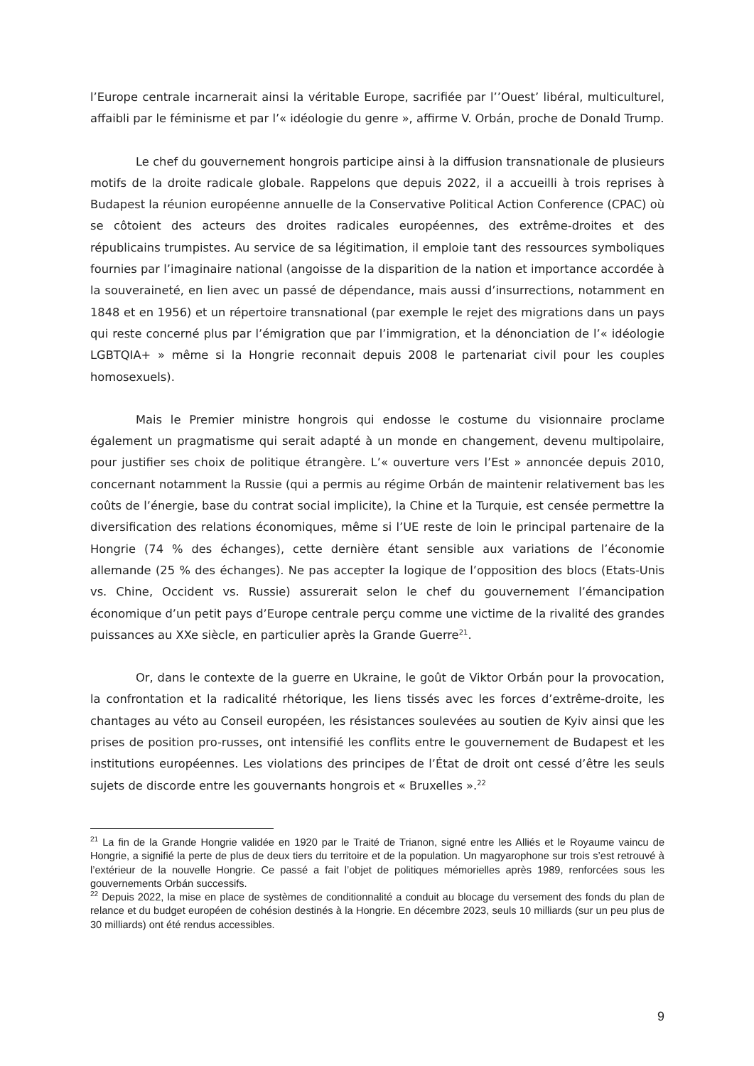l’Europe centrale incarnerait ainsi la véritable Europe, sacrifiée par l’’Ouest’ libéral, multiculturel, affaibli par le féminisme et par l’« idéologie du genre », affirme V. Orbán, proche de Donald Trump.
Le chef du gouvernement hongrois participe ainsi à la diffusion transnationale de plusieurs motifs de la droite radicale globale. Rappelons que depuis 2022, il a accueilli à trois reprises à Budapest la réunion européenne annuelle de la Conservative Political Action Conference (CPAC) où se côtoient des acteurs des droites radicales européennes, des extrême-droites et des républicains trumpistes. Au service de sa légitimation, il emploie tant des ressources symboliques fournies par l’imaginaire national (angoisse de la disparition de la nation et importance accordée à la souveraineté, en lien avec un passé de dépendance, mais aussi d’insurrections, notamment en 1848 et en 1956) et un répertoire transnational (par exemple le rejet des migrations dans un pays qui reste concerné plus par l’émigration que par l’immigration, et la dénonciation de l’« idéologie LGBTQIA+ » même si la Hongrie reconnait depuis 2008 le partenariat civil pour les couples homosexuels).
Mais le Premier ministre hongrois qui endosse le costume du visionnaire proclame également un pragmatisme qui serait adapté à un monde en changement, devenu multipolaire, pour justifier ses choix de politique étrangère. L’« ouverture vers l’Est » annoncée depuis 2010, concernant notamment la Russie (qui a permis au régime Orbán de maintenir relativement bas les coûts de l’énergie, base du contrat social implicite), la Chine et la Turquie, est censée permettre la diversification des relations économiques, même si l’UE reste de loin le principal partenaire de la Hongrie (74 % des échanges), cette dernière étant sensible aux variations de l’économie allemande (25 % des échanges). Ne pas accepter la logique de l’opposition des blocs (Etats-Unis vs. Chine, Occident vs. Russie) assurerait selon le chef du gouvernement l’émancipation économique d’un petit pays d’Europe centrale perçu comme une victime de la rivalité des grandes puissances au XXe siècle, en particulier après la Grande Guerre<sup>21</sup>.
Or, dans le contexte de la guerre en Ukraine, le goût de Viktor Orbán pour la provocation, la confrontation et la radicalité rhétorique, les liens tissés avec les forces d’extrême-droite, les chantages au véto au Conseil européen, les résistances soulevées au soutien de Kyiv ainsi que les prises de position pro-russes, ont intensifié les conflits entre le gouvernement de Budapest et les institutions européennes. Les violations des principes de l’État de droit ont cessé d’être les seuls sujets de discorde entre les gouvernants hongrois et « Bruxelles ».<sup>22</sup>
<sup>21</sup> La fin de la Grande Hongrie validée en 1920 par le Traité de Trianon, signé entre les Alliés et le Royaume vaincu de Hongrie, a signifié la perte de plus de deux tiers du territoire et de la population. Un magyarophone sur trois s’est retrouvé à l’extérieur de la nouvelle Hongrie. Ce passé a fait l’objet de politiques mémorielles après 1989, renforcées sous les gouvernements Orbán successifs.
<sup>22</sup> Depuis 2022, la mise en place de systèmes de conditionnalité a conduit au blocage du versement des fonds du plan de relance et du budget européen de cohésion destinés à la Hongrie. En décembre 2023, seuls 10 milliards (sur un peu plus de 30 milliards) ont été rendus accessibles.
9